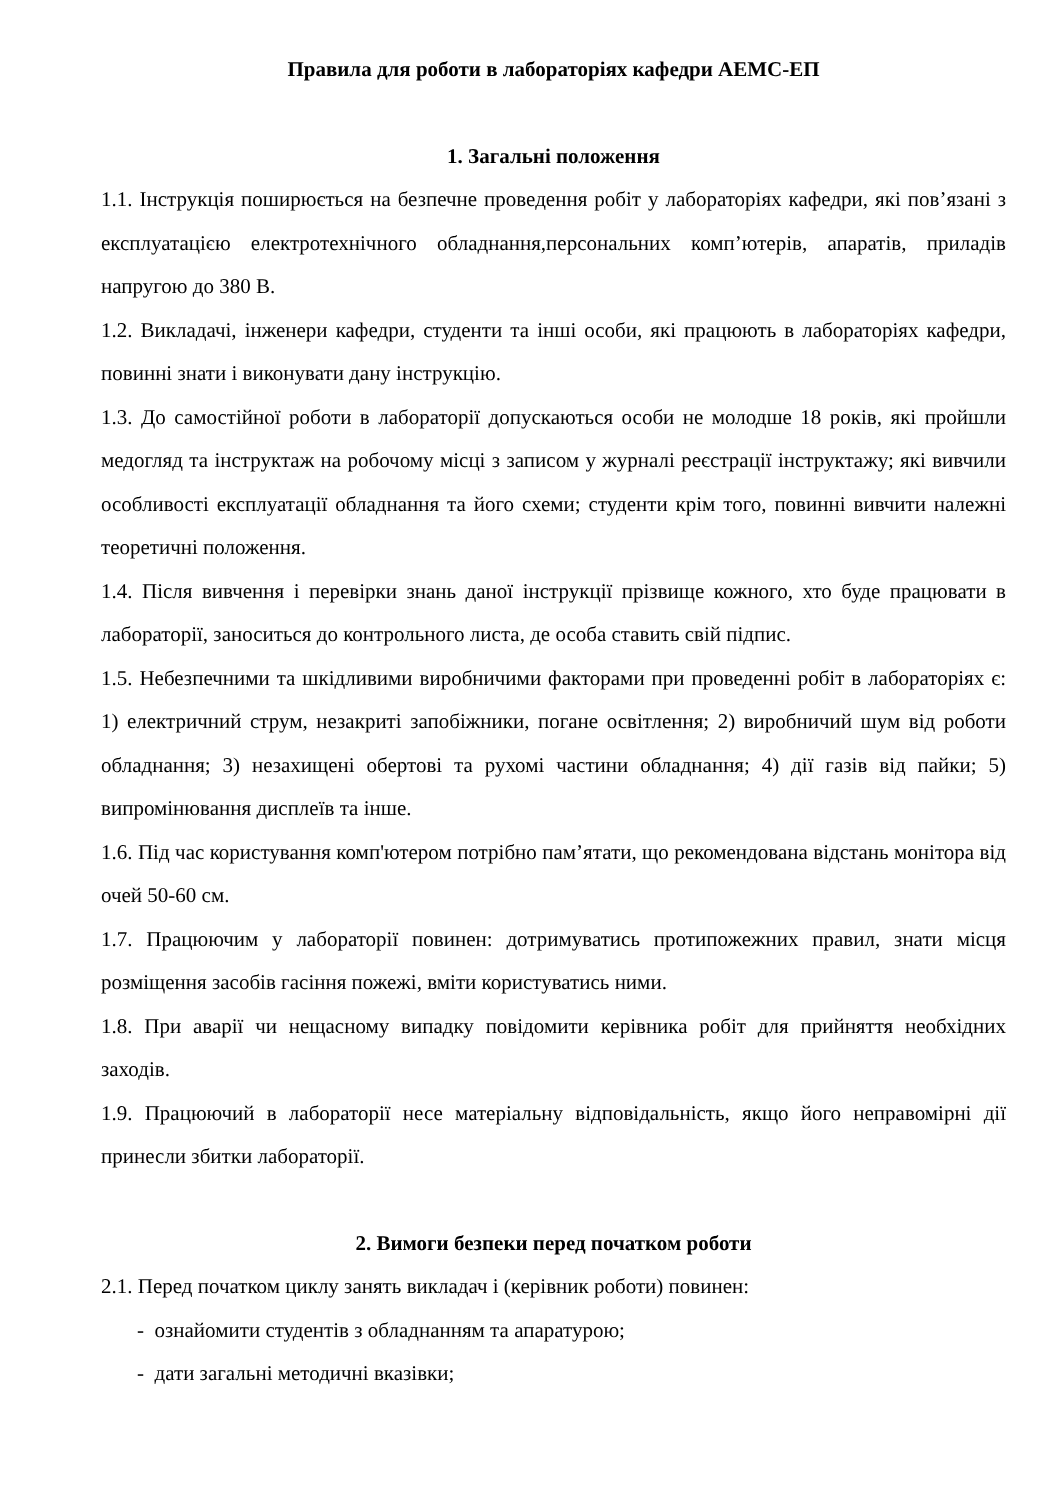Правила для роботи в лабораторіях кафедри АЕМС-ЕП
1. Загальні положення
1.1. Інструкція поширюється на безпечне проведення робіт у лабораторіях кафедри, які пов’язані з експлуатацією електротехнічного обладнання,персональних комп’ютерів, апаратів, приладів напругою до 380 В.
1.2. Викладачі, інженери кафедри, студенти та інші особи, які працюють в лабораторіях кафедри, повинні знати і виконувати дану інструкцію.
1.3. До самостійної роботи в лабораторії допускаються особи не молодше 18 років, які пройшли медогляд та інструктаж на робочому місці з записом у журналі реєстрації інструктажу; які вивчили особливості експлуатації обладнання та його схеми; студенти крім того, повинні вивчити належні теоретичні положення.
1.4. Після вивчення і перевірки знань даної інструкції прізвище кожного, хто буде працювати в лабораторії, заноситься до контрольного листа, де особа ставить свій підпис.
1.5. Небезпечними та шкідливими виробничими факторами при проведенні робіт в лабораторіях є: 1) електричний струм, незакриті запобіжники, погане освітлення; 2) виробничий шум від роботи обладнання; 3) незахищені обертові та рухомі частини обладнання; 4) дії газів від пайки; 5) випромінювання дисплеїв та інше.
1.6. Під час користування комп'ютером потрібно пам’ятати, що рекомендована відстань монітора від очей 50-60 см.
1.7. Працюючим у лабораторії повинен: дотримуватись протипожежних правил, знати місця розміщення засобів гасіння пожежі, вміти користуватись ними.
1.8. При аварії чи нещасному випадку повідомити керівника робіт для прийняття необхідних заходів.
1.9. Працюючий в лабораторії несе матеріальну відповідальність, якщо його неправомірні дії принесли збитки лабораторії.
2. Вимоги безпеки перед початком роботи
2.1. Перед початком циклу занять викладач і (керівник роботи) повинен:
- ознайомити студентів з обладнанням та апаратурою;
- дати загальні методичні вказівки;